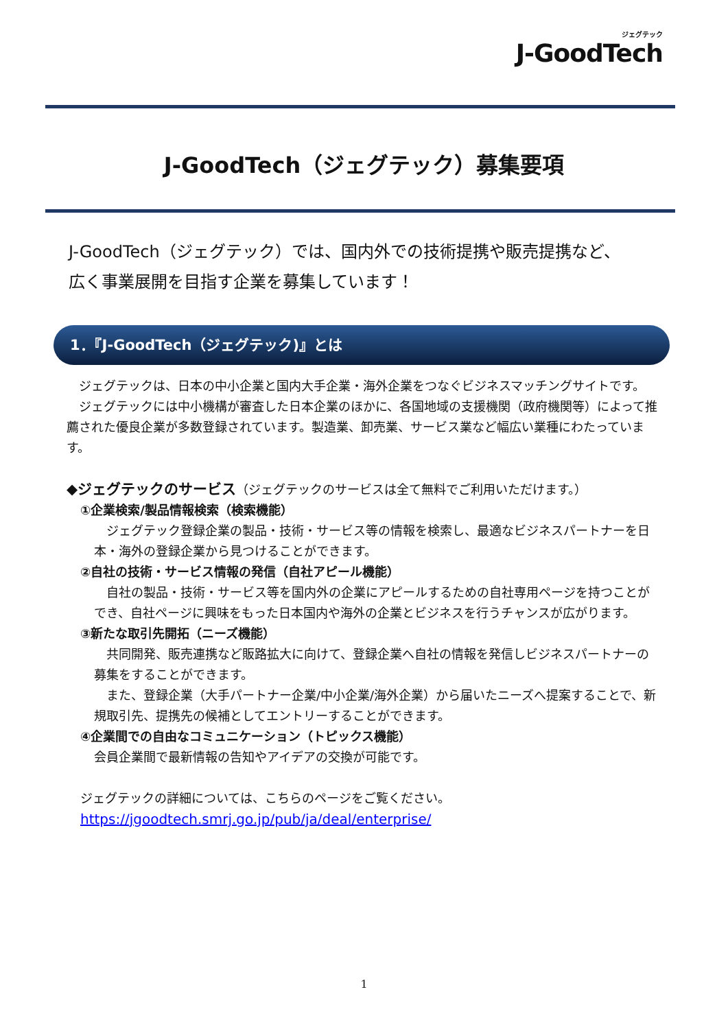ジェグテック
J-GoodTech
J-GoodTech（ジェグテック）募集要項
J-GoodTech（ジェグテック）では、国内外での技術提携や販売提携など、
広く事業展開を目指す企業を募集しています！
1．『J-GoodTech（ジェグテック)』とは
　ジェグテックは、日本の中小企業と国内大手企業・海外企業をつなぐビジネスマッチングサイトです。
　ジェグテックには中小機構が審査した日本企業のほかに、各国地域の支援機関（政府機関等）によって推薦された優良企業が多数登録されています。製造業、卸売業、サービス業など幅広い業種にわたっています。
◆ジェグテックのサービス（ジェグテックのサービスは全て無料でご利用いただけます。）
①企業検索/製品情報検索（検索機能）
　ジェグテック登録企業の製品・技術・サービス等の情報を検索し、最適なビジネスパートナーを日本・海外の登録企業から見つけることができます。
②自社の技術・サービス情報の発信（自社アピール機能）
　自社の製品・技術・サービス等を国内外の企業にアピールするための自社専用ページを持つことができ、自社ページに興味をもった日本国内や海外の企業とビジネスを行うチャンスが広がります。
③新たな取引先開拓（ニーズ機能）
　共同開発、販売連携など販路拡大に向けて、登録企業へ自社の情報を発信しビジネスパートナーの募集をすることができます。
　また、登録企業（大手パートナー企業/中小企業/海外企業）から届いたニーズへ提案することで、新規取引先、提携先の候補としてエントリーすることができます。
④企業間での自由なコミュニケーション（トピックス機能）
会員企業間で最新情報の告知やアイデアの交換が可能です。
ジェグテックの詳細については、こちらのページをご覧ください。
https://jgoodtech.smrj.go.jp/pub/ja/deal/enterprise/
1